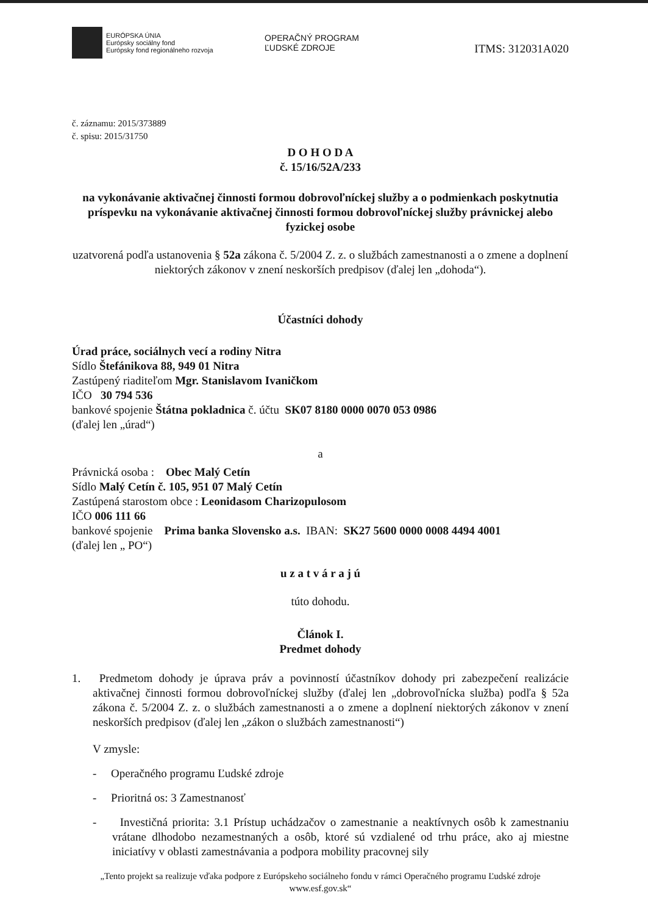EURÓPSKA ÚNIA
Európsky sociálny fond
Európsky fond regionálneho rozvoja
OPERAČNÝ PROGRAM
ĽUDSKÉ ZDROJE
ITMS: 312031A020
č. záznamu: 2015/373889
č. spisu: 2015/31750
D O H O D A
č. 15/16/52A/233
na vykonávanie aktivačnej činnosti formou dobrovoľníckej služby a o podmienkach poskytnutia príspevku na vykonávanie aktivačnej činnosti formou dobrovoľníckej služby právnickej alebo fyzickej osobe
uzatvorená podľa ustanovenia § 52a zákona č. 5/2004 Z. z. o službách zamestnanosti a o zmene a doplnení niektorých zákonov v znení neskorších predpisov (ďalej len „dohoda“).
Účastníci dohody
Úrad práce, sociálnych vecí a rodiny Nitra
Sídlo Štefánikova 88, 949 01 Nitra
Zastúpený riaditeľom Mgr. Stanislavom Ivaničkom
IČO 30 794 536
bankové spojenie Štátna pokladnica č. účtu SK07 8180 0000 0070 053 0986
(ďalej len „úrad“)
a
Právnická osoba : Obec Malý Cetín
Sídlo Malý Cetín č. 105, 951 07 Malý Cetín
Zastúpená starostom obce : Leonidasom Charizopulosom
IČO 006 111 66
bankové spojenie Prima banka Slovensko a.s. IBAN: SK27 5600 0000 0008 4494 4001
(ďalej len „ PO“)
u z a t v á r a j ú
túto dohodu.
Článok I.
Predmet dohody
1. Predmetom dohody je úprava práv a povinností účastníkov dohody pri zabezpečení realizácie aktivačnej činnosti formou dobrovoľníckej služby (ďalej len „dobrovoľnícka služba) podľa § 52a zákona č. 5/2004 Z. z. o službách zamestnanosti a o zmene a doplnení niektorých zákonov v znení neskorších predpisov (ďalej len „zákon o službách zamestnanosti“)
V zmysle:
- Operačného programu Ľudské zdroje
- Prioritná os: 3 Zamestnanosť
- Investičná priorita: 3.1 Prístup uchádzačov o zamestnanie a neaktívnych osôb k zamestnaniu vrátane dlhodobo nezamestnaných a osôb, ktoré sú vzdialené od trhu práce, ako aj miestne iniciatívy v oblasti zamestnávania a podpora mobility pracovnej sily
„Tento projekt sa realizuje vďaka podpore z Európskeho sociálneho fondu v rámci Operačného programu Ľudské zdroje www.esf.gov.sk“